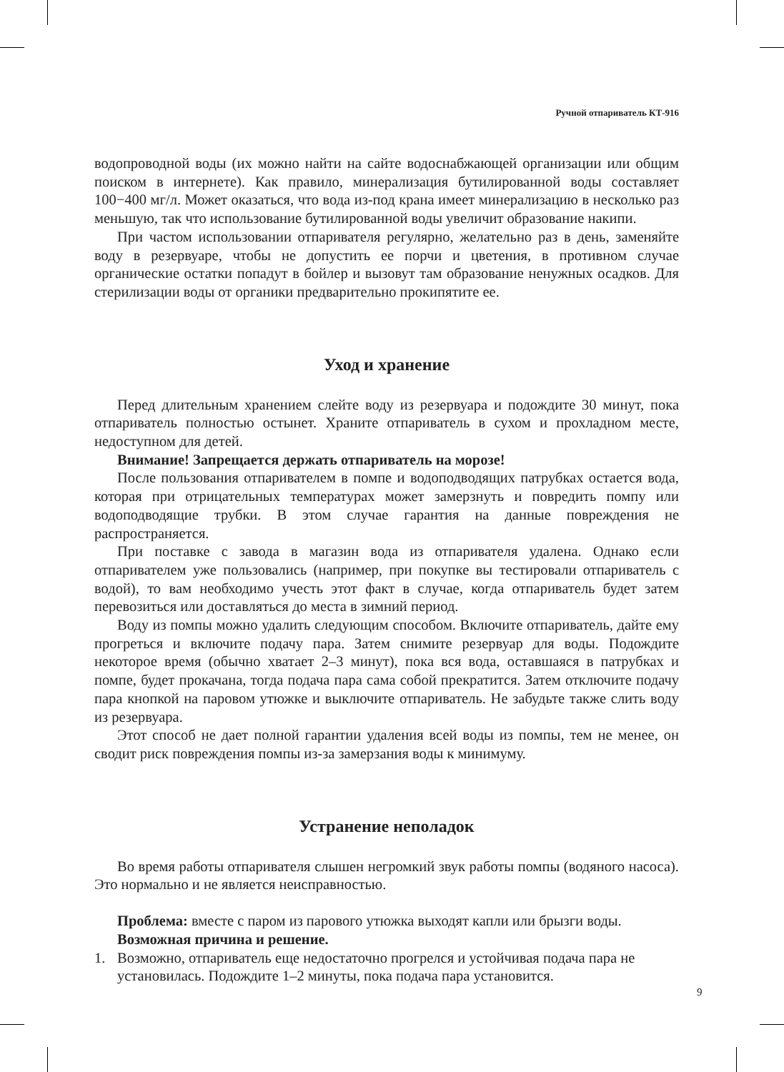Ручной отпариватель КТ-916
водопроводной воды (их можно найти на сайте водоснабжающей организации или общим поиском в интернете). Как правило, минерализация бутилированной воды составляет 100−400 мг/л. Может оказаться, что вода из-под крана имеет минерализацию в несколько раз меньшую, так что использование бутилированной воды увеличит образование накипи.
При частом использовании отпаривателя регулярно, желательно раз в день, заменяйте воду в резервуаре, чтобы не допустить ее порчи и цветения, в противном случае органические остатки попадут в бойлер и вызовут там образование ненужных осадков. Для стерилизации воды от органики предварительно прокипятите ее.
Уход и хранение
Перед длительным хранением слейте воду из резервуара и подождите 30 минут, пока отпариватель полностью остынет. Храните отпариватель в сухом и прохладном месте, недоступном для детей.
Внимание! Запрещается держать отпариватель на морозе!
После пользования отпаривателем в помпе и водоподводящих патрубках остается вода, которая при отрицательных температурах может замерзнуть и повредить помпу или водоподводящие трубки. В этом случае гарантия на данные повреждения не распространяется.
При поставке с завода в магазин вода из отпаривателя удалена. Однако если отпаривателем уже пользовались (например, при покупке вы тестировали отпариватель с водой), то вам необходимо учесть этот факт в случае, когда отпариватель будет затем перевозиться или доставляться до места в зимний период.
Воду из помпы можно удалить следующим способом. Включите отпариватель, дайте ему прогреться и включите подачу пара. Затем снимите резервуар для воды. Подождите некоторое время (обычно хватает 2–3 минут), пока вся вода, оставшаяся в патрубках и помпе, будет прокачана, тогда подача пара сама собой прекратится. Затем отключите подачу пара кнопкой на паровом утюжке и выключите отпариватель. Не забудьте также слить воду из резервуара.
Этот способ не дает полной гарантии удаления всей воды из помпы, тем не менее, он сводит риск повреждения помпы из-за замерзания воды к минимуму.
Устранение неполадок
Во время работы отпаривателя слышен негромкий звук работы помпы (водяного насоса). Это нормально и не является неисправностью.
Проблема: вместе с паром из парового утюжка выходят капли или брызги воды.
Возможная причина и решение.
1. Возможно, отпариватель еще недостаточно прогрелся и устойчивая подача пара не установилась. Подождите 1–2 минуты, пока подача пара установится.
9